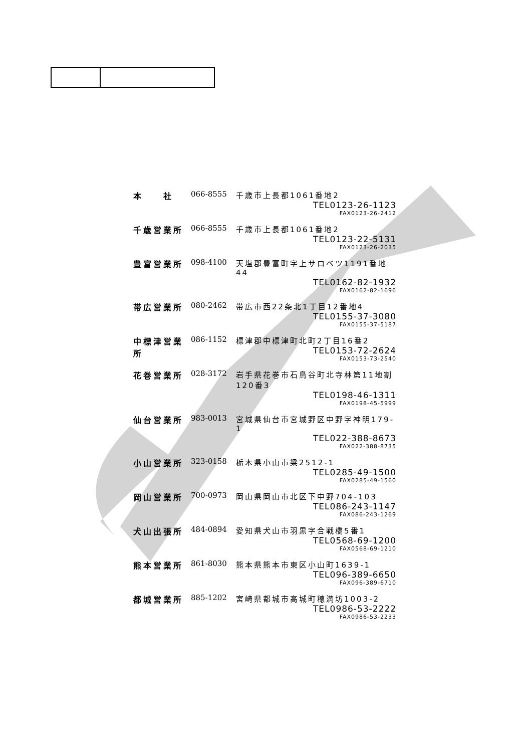| 本 社 | 066-8555 | 千歳市上長都1061番地2 |
| | | TEL0123-26-1123 |
| | | FAX0123-26-2412 |
| 千歳営業所 | 066-8555 | 千歳市上長都1061番地2 |
| | | TEL0123-22-5131 |
| | | FAX0123-26-2035 |
| 豊富営業所 | 098-4100 | 天塩郡豊富町字上サロベツ1191番地44 |
| | | TEL0162-82-1932 |
| | | FAX0162-82-1696 |
| 帯広営業所 | 080-2462 | 帯広市西22条北1丁目12番地4 |
| | | TEL0155-37-3080 |
| | | FAX0155-37-5187 |
| 中標津営業所 | 086-1152 | 標津郡中標津町北町2丁目16番2 |
| | | TEL0153-72-2624 |
| | | FAX0153-73-2540 |
| 花巻営業所 | 028-3172 | 岩手県花巻市石鳥谷町北寺林第11地割120番3 |
| | | TEL0198-46-1311 |
| | | FAX0198-45-5999 |
| 仙台営業所 | 983-0013 | 宮城県仙台市宮城野区中野字神明179-1 |
| | | TEL022-388-8673 |
| | | FAX022-388-8735 |
| 小山営業所 | 323-0158 | 栃木県小山市梁2512-1 |
| | | TEL0285-49-1500 |
| | | FAX0285-49-1560 |
| 岡山営業所 | 700-0973 | 岡山県岡山市北区下中野704-103 |
| | | TEL086-243-1147 |
| | | FAX086-243-1269 |
| 犬山出張所 | 484-0894 | 愛知県犬山市羽黒字合戦橋5番1 |
| | | TEL0568-69-1200 |
| | | FAX0568-69-1210 |
| 熊本営業所 | 861-8030 | 熊本県熊本市東区小山町1639-1 |
| | | TEL096-389-6650 |
| | | FAX096-389-6710 |
| 都城営業所 | 885-1202 | 宮崎県都城市高城町穂満坊1003-2 |
| | | TEL0986-53-2222 |
| | | FAX0986-53-2233 |